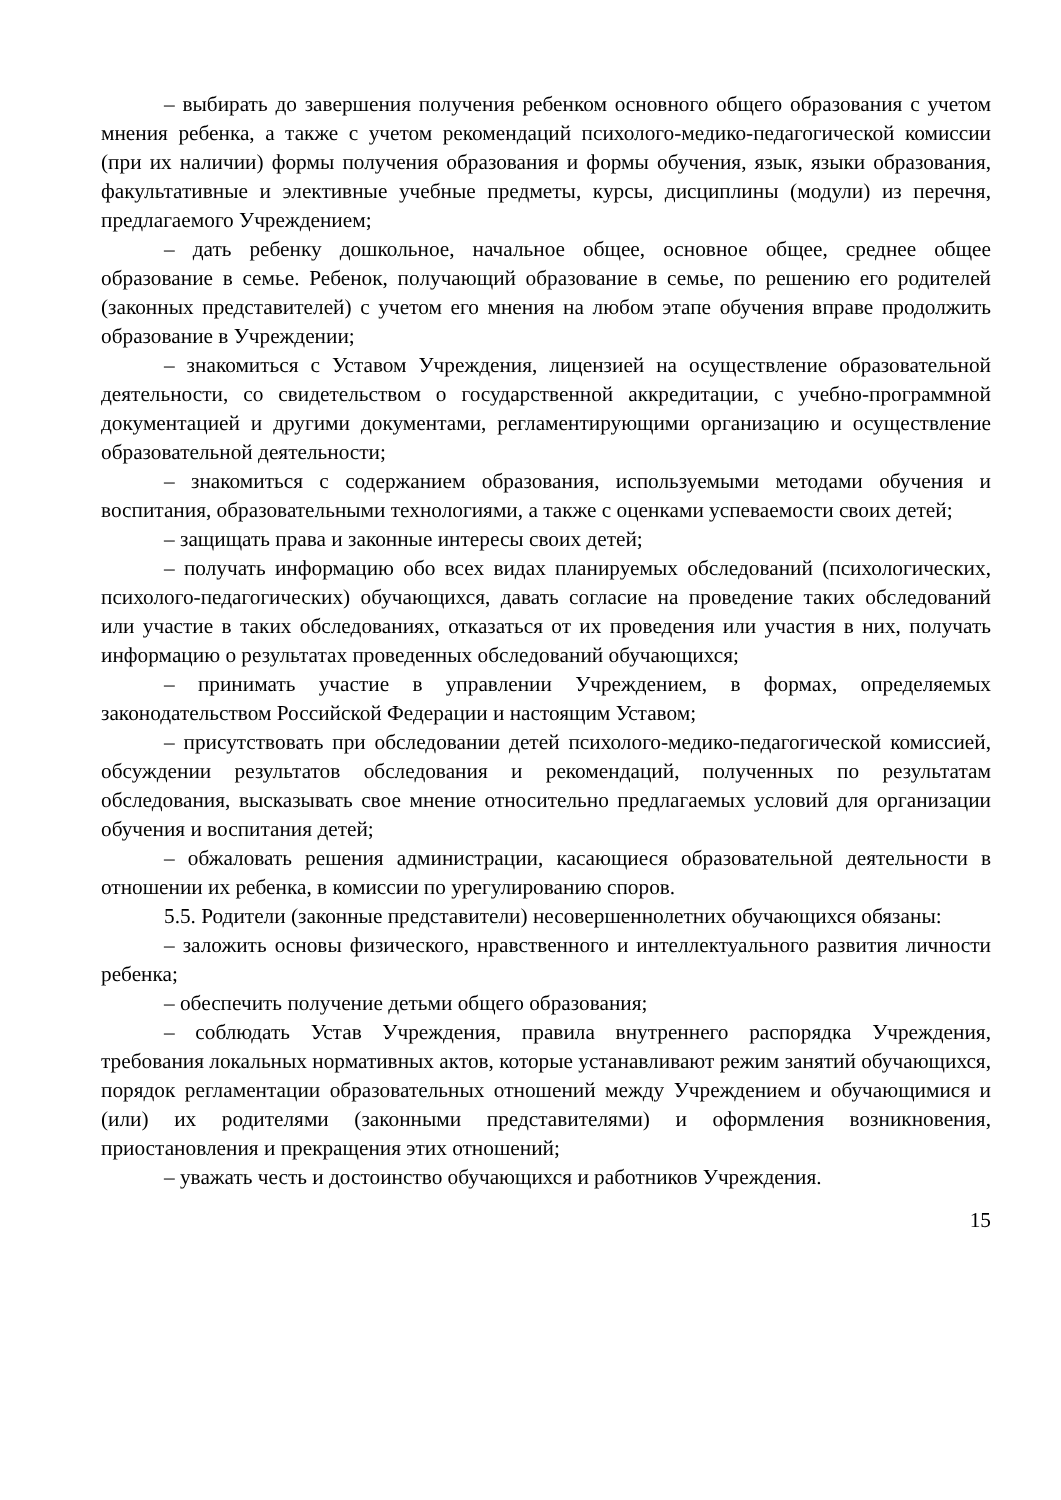– выбирать до завершения получения ребенком основного общего образования с учетом мнения ребенка, а также с учетом рекомендаций психолого-медико-педагогической комиссии (при их наличии) формы получения образования и формы обучения, язык, языки образования, факультативные и элективные учебные предметы, курсы, дисциплины (модули) из перечня, предлагаемого Учреждением;
– дать ребенку дошкольное, начальное общее, основное общее, среднее общее образование в семье. Ребенок, получающий образование в семье, по решению его родителей (законных представителей) с учетом его мнения на любом этапе обучения вправе продолжить образование в Учреждении;
– знакомиться с Уставом Учреждения, лицензией на осуществление образовательной деятельности, со свидетельством о государственной аккредитации, с учебно-программной документацией и другими документами, регламентирующими организацию и осуществление образовательной деятельности;
– знакомиться с содержанием образования, используемыми методами обучения и воспитания, образовательными технологиями, а также с оценками успеваемости своих детей;
– защищать права и законные интересы своих детей;
– получать информацию обо всех видах планируемых обследований (психологических, психолого-педагогических) обучающихся, давать согласие на проведение таких обследований или участие в таких обследованиях, отказаться от их проведения или участия в них, получать информацию о результатах проведенных обследований обучающихся;
– принимать участие в управлении Учреждением, в формах, определяемых законодательством Российской Федерации и настоящим Уставом;
– присутствовать при обследовании детей психолого-медико-педагогической комиссией, обсуждении результатов обследования и рекомендаций, полученных по результатам обследования, высказывать свое мнение относительно предлагаемых условий для организации обучения и воспитания детей;
– обжаловать решения администрации, касающиеся образовательной деятельности в отношении их ребенка, в комиссии по урегулированию споров.
5.5. Родители (законные представители) несовершеннолетних обучающихся обязаны:
– заложить основы физического, нравственного и интеллектуального развития личности ребенка;
– обеспечить получение детьми общего образования;
– соблюдать Устав Учреждения, правила внутреннего распорядка Учреждения, требования локальных нормативных актов, которые устанавливают режим занятий обучающихся, порядок регламентации образовательных отношений между Учреждением и обучающимися и (или) их родителями (законными представителями) и оформления возникновения, приостановления и прекращения этих отношений;
– уважать честь и достоинство обучающихся и работников Учреждения.
15